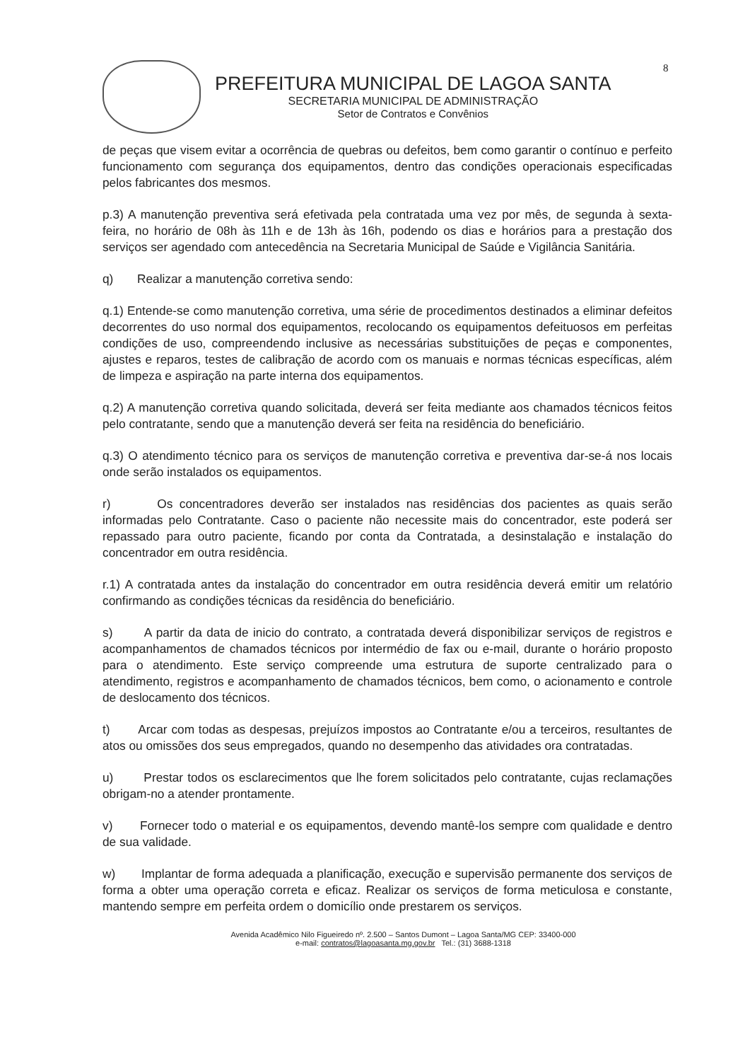8
PREFEITURA MUNICIPAL DE LAGOA SANTA
SECRETARIA MUNICIPAL DE ADMINISTRAÇÃO
Setor de Contratos e Convênios
de peças que visem evitar a ocorrência de quebras ou defeitos, bem como garantir o contínuo e perfeito funcionamento com segurança dos equipamentos, dentro das condições operacionais especificadas pelos fabricantes dos mesmos.
p.3) A manutenção preventiva será efetivada pela contratada uma vez por mês, de segunda à sexta-feira, no horário de 08h às 11h e de 13h às 16h, podendo os dias e horários para a prestação dos serviços ser agendado com antecedência na Secretaria Municipal de Saúde e Vigilância Sanitária.
q) Realizar a manutenção corretiva sendo:
q.1) Entende-se como manutenção corretiva, uma série de procedimentos destinados a eliminar defeitos decorrentes do uso normal dos equipamentos, recolocando os equipamentos defeituosos em perfeitas condições de uso, compreendendo inclusive as necessárias substituições de peças e componentes, ajustes e reparos, testes de calibração de acordo com os manuais e normas técnicas específicas, além de limpeza e aspiração na parte interna dos equipamentos.
q.2) A manutenção corretiva quando solicitada, deverá ser feita mediante aos chamados técnicos feitos pelo contratante, sendo que a manutenção deverá ser feita na residência do beneficiário.
q.3) O atendimento técnico para os serviços de manutenção corretiva e preventiva dar-se-á nos locais onde serão instalados os equipamentos.
r) Os concentradores deverão ser instalados nas residências dos pacientes as quais serão informadas pelo Contratante. Caso o paciente não necessite mais do concentrador, este poderá ser repassado para outro paciente, ficando por conta da Contratada, a desinstalação e instalação do concentrador em outra residência.
r.1) A contratada antes da instalação do concentrador em outra residência deverá emitir um relatório confirmando as condições técnicas da residência do beneficiário.
s) A partir da data de inicio do contrato, a contratada deverá disponibilizar serviços de registros e acompanhamentos de chamados técnicos por intermédio de fax ou e-mail, durante o horário proposto para o atendimento. Este serviço compreende uma estrutura de suporte centralizado para o atendimento, registros e acompanhamento de chamados técnicos, bem como, o acionamento e controle de deslocamento dos técnicos.
t) Arcar com todas as despesas, prejuízos impostos ao Contratante e/ou a terceiros, resultantes de atos ou omissões dos seus empregados, quando no desempenho das atividades ora contratadas.
u) Prestar todos os esclarecimentos que lhe forem solicitados pelo contratante, cujas reclamações obrigam-no a atender prontamente.
v) Fornecer todo o material e os equipamentos, devendo mantê-los sempre com qualidade e dentro de sua validade.
w) Implantar de forma adequada a planificação, execução e supervisão permanente dos serviços de forma a obter uma operação correta e eficaz. Realizar os serviços de forma meticulosa e constante, mantendo sempre em perfeita ordem o domicílio onde prestarem os serviços.
Avenida Acadêmico Nilo Figueiredo nº. 2.500 – Santos Dumont – Lagoa Santa/MG CEP: 33400-000
e-mail: contratos@lagoasanta.mg.gov.br Tel.: (31) 3688-1318